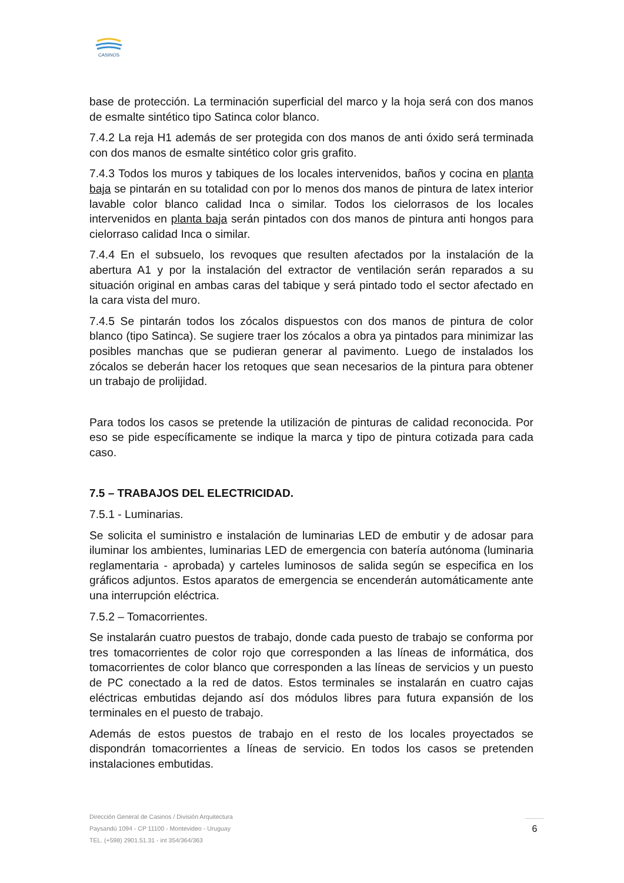CASINOS
base de protección. La terminación superficial del marco y la hoja será con dos manos de esmalte sintético tipo Satinca color blanco.
7.4.2 La reja H1 además de ser protegida con dos manos de anti óxido será terminada con dos manos de esmalte sintético color gris grafito.
7.4.3 Todos los muros y tabiques de los locales intervenidos, baños y cocina en planta baja se pintarán en su totalidad con por lo menos dos manos de pintura de latex interior lavable color blanco calidad Inca o similar. Todos los cielorrasos de los locales intervenidos en planta baja serán pintados con dos manos de pintura anti hongos para cielorraso calidad Inca o similar.
7.4.4 En el subsuelo, los revoques que resulten afectados por la instalación de la abertura A1 y por la instalación del extractor de ventilación serán reparados a su situación original en ambas caras del tabique y será pintado todo el sector afectado en la cara vista del muro.
7.4.5 Se pintarán todos los zócalos dispuestos con dos manos de pintura de color blanco (tipo Satinca). Se sugiere traer los zócalos a obra ya pintados para minimizar las posibles manchas que se pudieran generar al pavimento. Luego de instalados los zócalos se deberán hacer los retoques que sean necesarios de la pintura para obtener un trabajo de prolijidad.
Para todos los casos se pretende la utilización de pinturas de calidad reconocida. Por eso se pide específicamente se indique la marca y tipo de pintura cotizada para cada caso.
7.5 – TRABAJOS DEL ELECTRICIDAD.
7.5.1 - Luminarias.
Se solicita el suministro e instalación de luminarias LED de embutir y de adosar para iluminar los ambientes, luminarias LED de emergencia con batería autónoma (luminaria reglamentaria - aprobada) y carteles luminosos de salida según se especifica en los gráficos adjuntos. Estos aparatos de emergencia se encenderán automáticamente ante una interrupción eléctrica.
7.5.2 – Tomacorrientes.
Se instalarán cuatro puestos de trabajo, donde cada puesto de trabajo se conforma por tres tomacorrientes de color rojo que corresponden a las líneas de informática, dos tomacorrientes de color blanco que corresponden a las líneas de servicios y un puesto de PC conectado a la red de datos. Estos terminales se instalarán en cuatro cajas eléctricas embutidas dejando así dos módulos libres para futura expansión de los terminales en el puesto de trabajo.
Además de estos puestos de trabajo en el resto de los locales proyectados se dispondrán tomacorrientes a líneas de servicio. En todos los casos se pretenden instalaciones embutidas.
Dirección General de Casinos / División Arquitectura
Paysandú 1094 - CP 11100 - Montevideo - Uruguay
TEL. (+598) 2901.51.31 - int 354/364/363
6